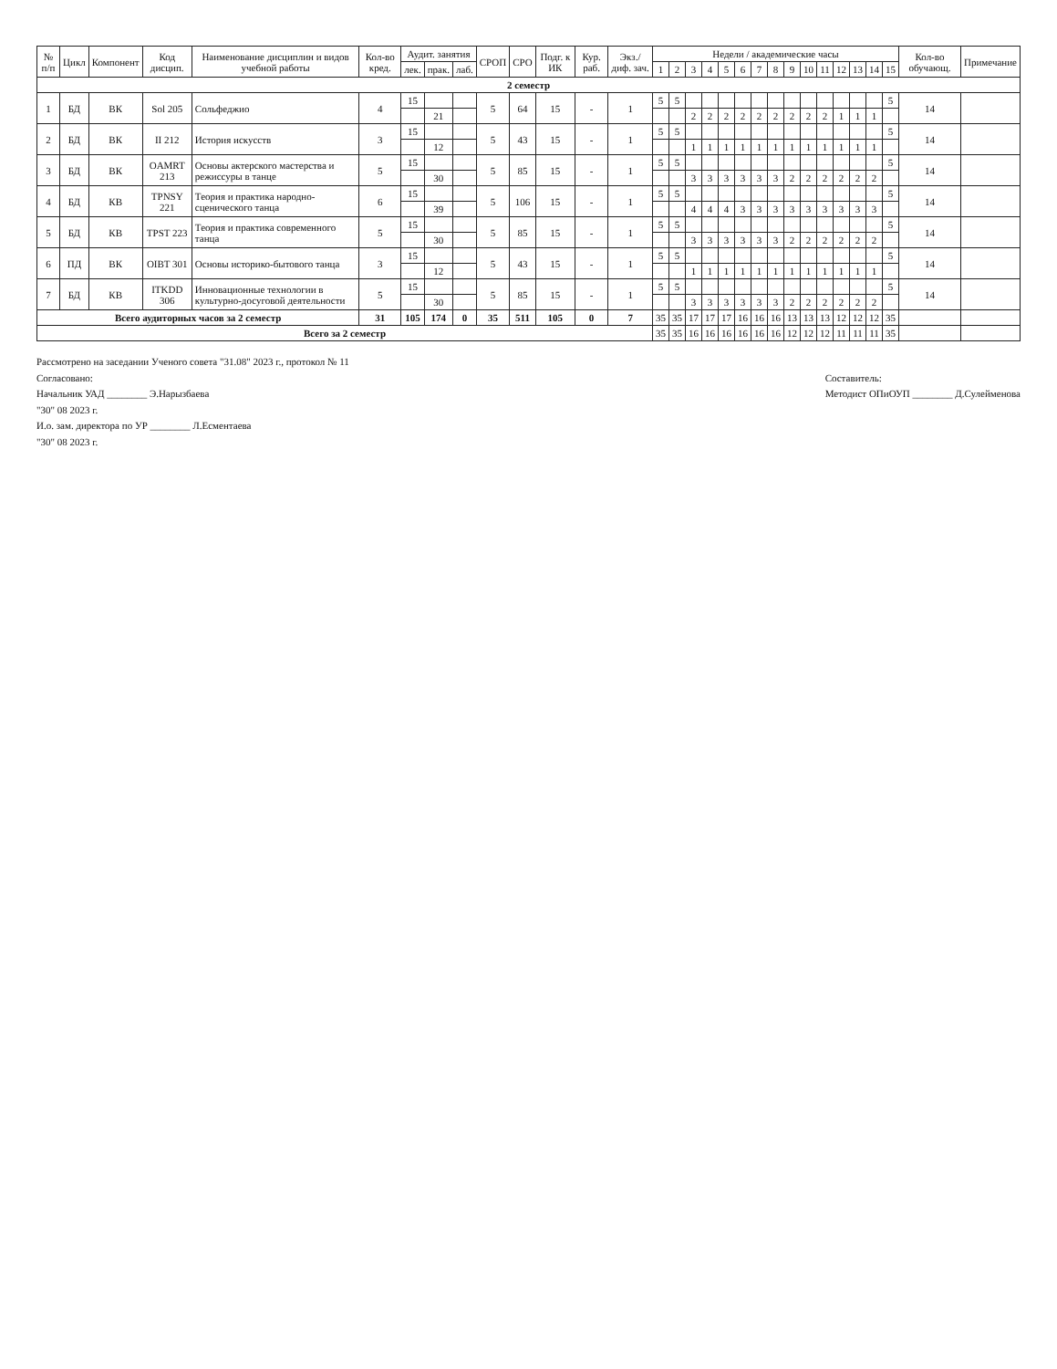| № п/п | Цикл | Компонент | Код дисцип. | Наименование дисциплин и видов учебной работы | Кол-во кред. | Аудит. занятия | | | СРОП | СРО | Подг. к ИК | Кур. раб. | Экз./ диф. зач. | Недели / академические часы | | | | | | | | | | | | | | | Кол-во обучающ. | Примечание |
| --- | --- | --- | --- | --- | --- | --- | --- | --- | --- | --- | --- | --- | --- | --- | --- | --- | --- | --- | --- | --- | --- | --- | --- | --- | --- | --- | --- | --- | --- | --- |
| | | | | | | лек. | прак. | лаб. | | | | | | 1 | 2 | 3 | 4 | 5 | 6 | 7 | 8 | 9 | 10 | 11 | 12 | 13 | 14 | 15 | | |
| 2 семестр | | | | | | | | | | | | | | | | | | | | | | | | | | | | | | |
| 1 | БД | ВК | Sol 205 | Сольфеджио | 4 | 15 | | | 5 | 64 | 15 | - | 1 | 5 | 5 | | | | | | | | | | | | | 5 | 14 | |
| | | | | | | | 21 | | | | | | | | | 2 | 2 | 2 | 2 | 2 | 2 | 2 | 2 | 2 | 1 | 1 | 1 | | | |
| 2 | БД | ВК | II 212 | История искусств | 3 | 15 | | | 5 | 43 | 15 | - | 1 | 5 | 5 | | | | | | | | | | | | | 5 | 14 | |
| | | | | | | | 12 | | | | | | | | | 1 | 1 | 1 | 1 | 1 | 1 | 1 | 1 | 1 | 1 | 1 | 1 | | | |
| 3 | БД | ВК | OAMRT 213 | Основы актерского мастерства и режиссуры в танце | 5 | 15 | | | 5 | 85 | 15 | - | 1 | 5 | 5 | | | | | | | | | | | | | 5 | 14 | |
| | | | | | | | 30 | | | | | | | | | 3 | 3 | 3 | 3 | 3 | 3 | 2 | 2 | 2 | 2 | 2 | 2 | | | |
| 4 | БД | КВ | TPNSY 221 | Теория и практика народно-сценического танца | 6 | 15 | | | 5 | 106 | 15 | - | 1 | 5 | 5 | | | | | | | | | | | | | 5 | 14 | |
| | | | | | | | 39 | | | | | | | | | 4 | 4 | 4 | 3 | 3 | 3 | 3 | 3 | 3 | 3 | 3 | 3 | | | |
| 5 | БД | КВ | TPST 223 | Теория и практика современного танца | 5 | 15 | | | 5 | 85 | 15 | - | 1 | 5 | 5 | | | | | | | | | | | | | 5 | 14 | |
| | | | | | | | 30 | | | | | | | | | 3 | 3 | 3 | 3 | 3 | 3 | 2 | 2 | 2 | 2 | 2 | 2 | | | |
| 6 | ПД | ВК | OIBT 301 | Основы историко-бытового танца | 3 | 15 | | | 5 | 43 | 15 | - | 1 | 5 | 5 | | | | | | | | | | | | | 5 | 14 | |
| | | | | | | | 12 | | | | | | | | | 1 | 1 | 1 | 1 | 1 | 1 | 1 | 1 | 1 | 1 | 1 | 1 | | | |
| 7 | БД | КВ | ITKDD 306 | Инновационные технологии в культурно-досуговой деятельности | 5 | 15 | | | 5 | 85 | 15 | - | 1 | 5 | 5 | | | | | | | | | | | | | 5 | 14 | |
| | | | | | | | 30 | | | | | | | | | 3 | 3 | 3 | 3 | 3 | 3 | 2 | 2 | 2 | 2 | 2 | 2 | | | |
| Всего аудиторных часов за 2 семестр | | | | | 31 | 105 | 174 | 0 | 35 | 511 | 105 | 0 | 7 | 35 | 35 | 17 | 17 | 17 | 16 | 16 | 16 | 13 | 13 | 13 | 12 | 12 | 12 | 35 | | |
| Всего за 2 семестр | | | | | | | | | | | | | | 35 | 35 | 16 | 16 | 16 | 16 | 16 | 16 | 12 | 12 | 12 | 11 | 11 | 11 | 35 | | |
Рассмотрено на заседании Ученого совета "31.08" 2023 г., протокол № 11
Согласовано:
Начальник УАД ________ Э.Нарызбаева
"30" 08 2023 г.
И.о. зам. директора по УР ________ Л.Есментаева
"30" 08 2023 г.
Составитель:
Методист ОПиОУП ________ Д.Сулейменова